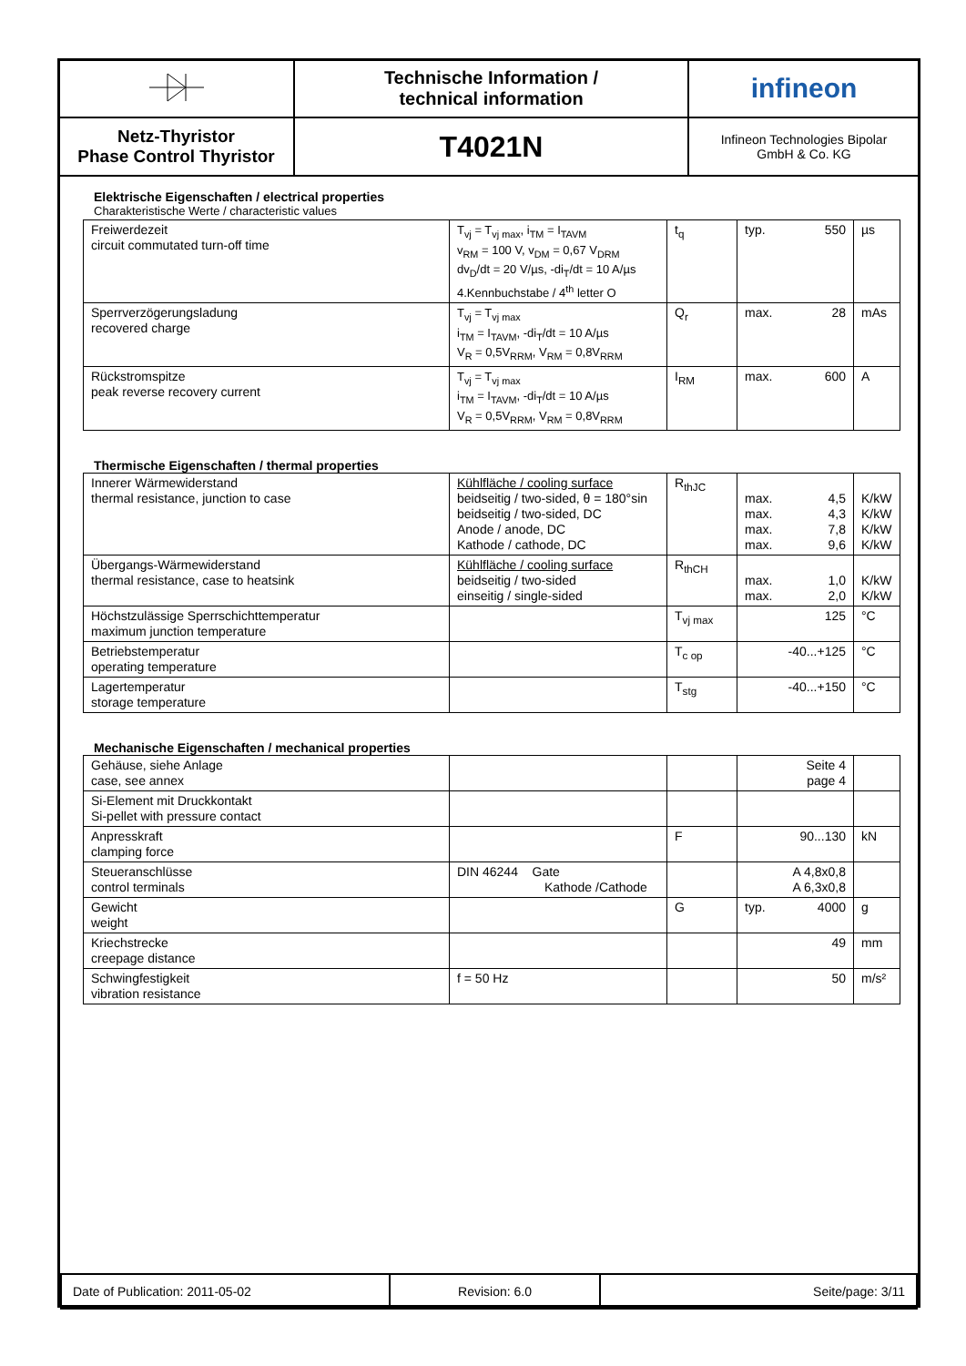| | Technische Information / technical information | infineon |
| Netz-Thyristor Phase Control Thyristor | T4021N | Infineon Technologies Bipolar GmbH & Co. KG |
Elektrische Eigenschaften / electrical properties
Charakteristische Werte / characteristic values
| Freiwerdezeit circuit commutated turn-off time | T<sub>vj</sub> = T<sub>vj max</sub>, i<sub>TM</sub> = I<sub>TAVM</sub> v<sub>RM</sub> = 100 V, v<sub>DM</sub> = 0,67 V<sub>DRM</sub> dv<sub>D</sub>/dt = 20 V/µs, -di<sub>T</sub>/dt = 10 A/µs 4.Kennbuchstabe / 4<sup>th</sup> letter O | t<sub>q</sub> | typ. 550 | µs |
| Sperrverzögerungsladung recovered charge | T<sub>vj</sub> = T<sub>vj max</sub> i<sub>TM</sub> = I<sub>TAVM</sub>, -di<sub>T</sub>/dt = 10 A/µs V<sub>R</sub> = 0,5V<sub>RRM</sub>, V<sub>RM</sub> = 0,8V<sub>RRM</sub> | Q<sub>r</sub> | max. 28 | mAs |
| Rückstromspitze peak reverse recovery current | T<sub>vj</sub> = T<sub>vj max</sub> i<sub>TM</sub> = I<sub>TAVM</sub>, -di<sub>T</sub>/dt = 10 A/µs V<sub>R</sub> = 0,5V<sub>RRM</sub>, V<sub>RM</sub> = 0,8V<sub>RRM</sub> | I<sub>RM</sub> | max. 600 | A |
Thermische Eigenschaften / thermal properties
| Innerer Wärmewiderstand thermal resistance, junction to case | Kühlfläche / cooling surface beidseitig / two-sided, θ = 180°sin beidseitig / two-sided, DC Anode / anode, DC Kathode / cathode, DC | R<sub>thJC</sub> | max. 4,5 max. 4,3 max. 7,8 max. 9,6 | K/kW K/kW K/kW K/kW |
| Übergangs-Wärmewiderstand thermal resistance, case to heatsink | Kühlfläche / cooling surface beidseitig / two-sided einseitig / single-sided | R<sub>thCH</sub> | max. 1,0 max. 2,0 | K/kW K/kW |
| Höchstzulässige Sperrschichttemperatur maximum junction temperature | | T<sub>vj max</sub> | 125 | °C |
| Betriebstemperatur operating temperature | | T<sub>c op</sub> | -40...+125 | °C |
| Lagertemperatur storage temperature | | T<sub>stg</sub> | -40...+150 | °C |
Mechanische Eigenschaften / mechanical properties
| Gehäuse, siehe Anlage case, see annex | | | Seite 4 page 4 | |
| Si-Element mit Druckkontakt Si-pellet with pressure contact | | | | |
| Anpresskraft clamping force | | F | 90...130 | kN |
| Steueranschlüsse control terminals | DIN 46244 Gate Kathode /Cathode | | A 4,8x0,8 A 6,3x0,8 | |
| Gewicht weight | | G | typ. 4000 | g |
| Kriechstrecke creepage distance | | | 49 | mm |
| Schwingfestigkeit vibration resistance | f = 50 Hz | | 50 | m/s² |
| Date of Publication: 2011-05-02 | Revision: 6.0 | Seite/page: 3/11 |